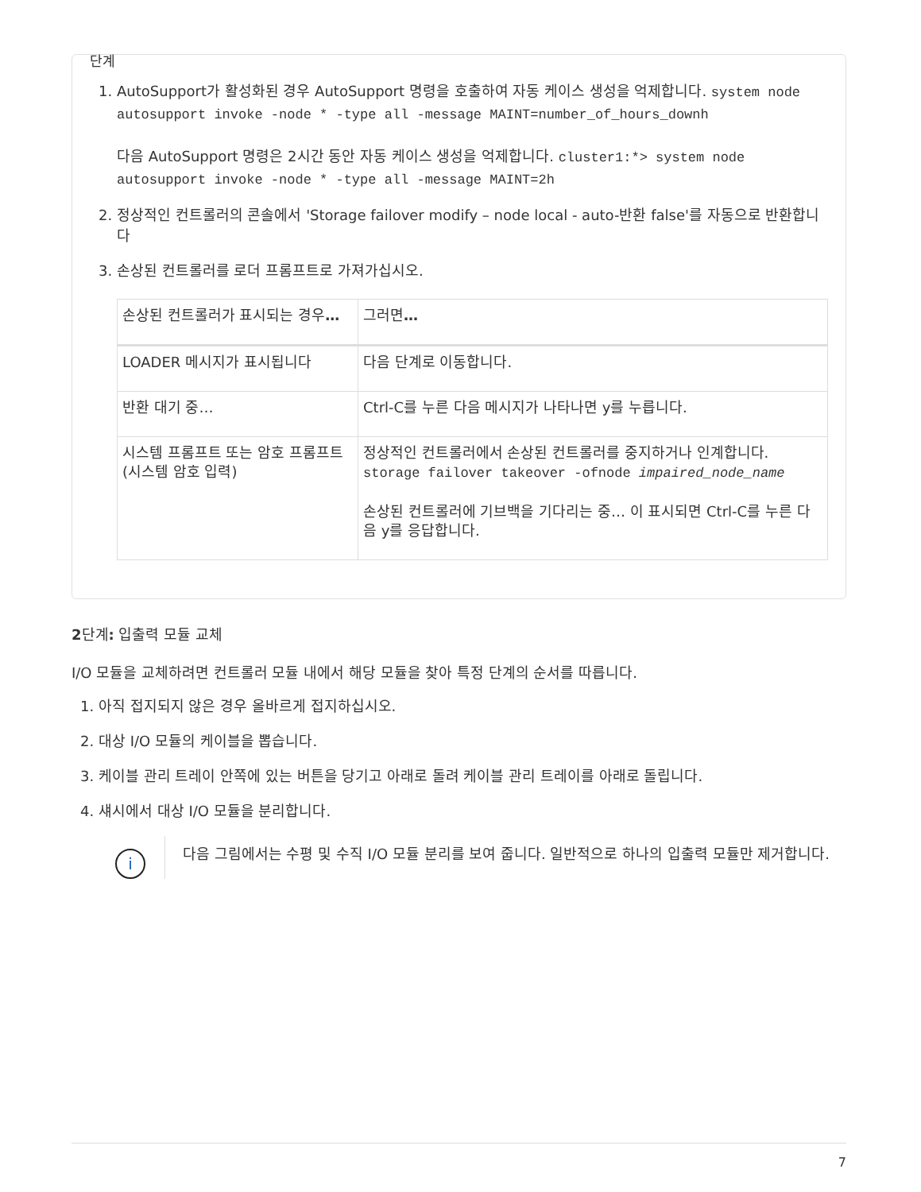단계
1. AutoSupport가 활성화된 경우 AutoSupport 명령을 호출하여 자동 케이스 생성을 억제합니다. system node autosupport invoke -node * -type all -message MAINT=number_of_hours_downh
다음 AutoSupport 명령은 2시간 동안 자동 케이스 생성을 억제합니다. cluster1:*> system node autosupport invoke -node * -type all -message MAINT=2h
2. 정상적인 컨트롤러의 콘솔에서 'Storage failover modify – node local - auto-반환 false'를 자동으로 반환합니다
3. 손상된 컨트롤러를 로더 프롬프트로 가져가십시오.
| 손상된 컨트롤러가 표시되는 경우 … | 그러면 … |
| --- | --- |
| LOADER 메시지가 표시됩니다 | 다음 단계로 이동합니다. |
| 반환 대기 중… | Ctrl-C를 누른 다음 메시지가 나타나면 y를 누릅니다. |
| 시스템 프롬프트 또는 암호 프롬프트(시스템 암호 입력) | 정상적인 컨트롤러에서 손상된 컨트롤러를 중지하거나 인계합니다. storage failover takeover -ofnode impaired_node_name 손상된 컨트롤러에 기브백을 기다리는 중… 이 표시되면 Ctrl-C를 누른 다음 y를 응답합니다. |
2단계: 입출력 모듈 교체
I/O 모듈을 교체하려면 컨트롤러 모듈 내에서 해당 모듈을 찾아 특정 단계의 순서를 따릅니다.
1. 아직 접지되지 않은 경우 올바르게 접지하십시오.
2. 대상 I/O 모듈의 케이블을 뽑습니다.
3. 케이블 관리 트레이 안쪽에 있는 버튼을 당기고 아래로 돌려 케이블 관리 트레이를 아래로 돌립니다.
4. 섀시에서 대상 I/O 모듈을 분리합니다.
i
다음 그림에서는 수평 및 수직 I/O 모듈 분리를 보여 줍니다. 일반적으로 하나의 입출력 모듈만 제거합니다.
7